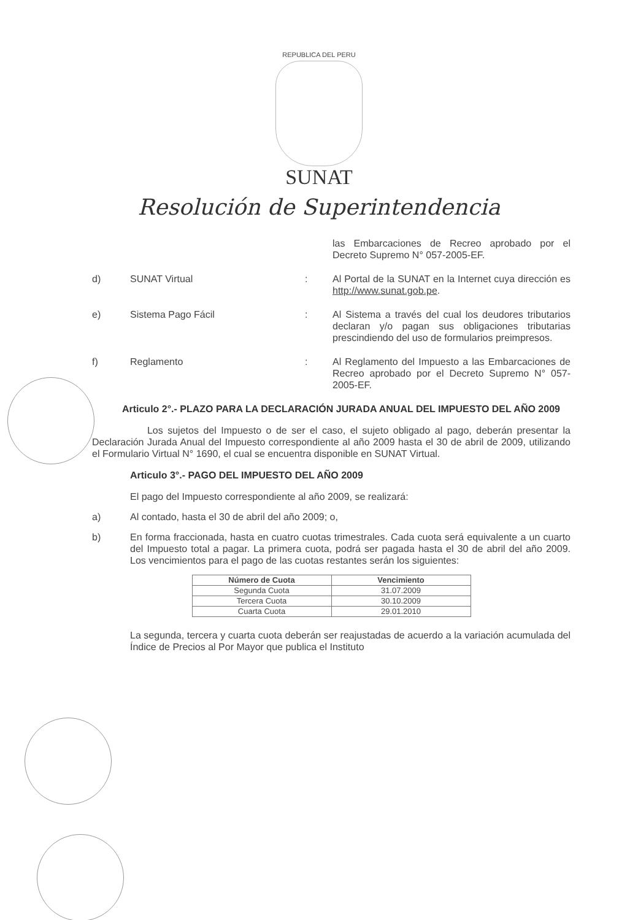REPUBLICA DEL PERU
SUNAT
Resolución de Superintendencia
las Embarcaciones de Recreo aprobado por el Decreto Supremo N° 057-2005-EF.
d) SUNAT Virtual : Al Portal de la SUNAT en la Internet cuya dirección es http://www.sunat.gob.pe.
e) Sistema Pago Fácil : Al Sistema a través del cual los deudores tributarios declaran y/o pagan sus obligaciones tributarias prescindiendo del uso de formularios preimpresos.
f) Reglamento : Al Reglamento del Impuesto a las Embarcaciones de Recreo aprobado por el Decreto Supremo N° 057-2005-EF.
Articulo 2°.- PLAZO PARA LA DECLARACIÓN JURADA ANUAL DEL IMPUESTO DEL AÑO 2009
Los sujetos del Impuesto o de ser el caso, el sujeto obligado al pago, deberán presentar la Declaración Jurada Anual del Impuesto correspondiente al año 2009 hasta el 30 de abril de 2009, utilizando el Formulario Virtual N° 1690, el cual se encuentra disponible en SUNAT Virtual.
Articulo 3°.- PAGO DEL IMPUESTO DEL AÑO 2009
El pago del Impuesto correspondiente al año 2009, se realizará:
a) Al contado, hasta el 30 de abril del año 2009; o,
b) En forma fraccionada, hasta en cuatro cuotas trimestrales. Cada cuota será equivalente a un cuarto del Impuesto total a pagar. La primera cuota, podrá ser pagada hasta el 30 de abril del año 2009. Los vencimientos para el pago de las cuotas restantes serán los siguientes:
| Número de Cuota | Vencimiento |
| --- | --- |
| Segunda Cuota | 31.07.2009 |
| Tercera Cuota | 30.10.2009 |
| Cuarta Cuota | 29.01.2010 |
La segunda, tercera y cuarta cuota deberán ser reajustadas de acuerdo a la variación acumulada del Índice de Precios al Por Mayor que publica el Instituto